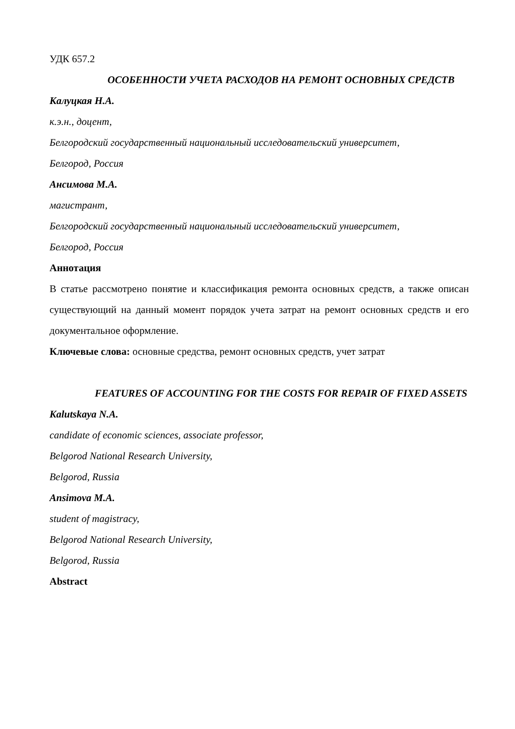УДК 657.2
ОСОБЕННОСТИ УЧЕТА РАСХОДОВ НА РЕМОНТ ОСНОВНЫХ СРЕДСТВ
Калуцкая Н.А.
к.э.н., доцент,
Белгородский государственный национальный исследовательский университет,
Белгород, Россия
Ансимова М.А.
магистрант,
Белгородский государственный национальный исследовательский университет,
Белгород, Россия
Аннотация
В статье рассмотрено понятие и классификация ремонта основных средств, а также описан существующий на данный момент порядок учета затрат на ремонт основных средств и его документальное оформление.
Ключевые слова: основные средства, ремонт основных средств, учет затрат
FEATURES OF ACCOUNTING FOR THE COSTS FOR REPAIR OF FIXED ASSETS
Kalutskaya N.A.
candidate of economic sciences, associate professor,
Belgorod National Research University,
Belgorod, Russia
Ansimova M.A.
student of magistracy,
Belgorod National Research University,
Belgorod, Russia
Abstract